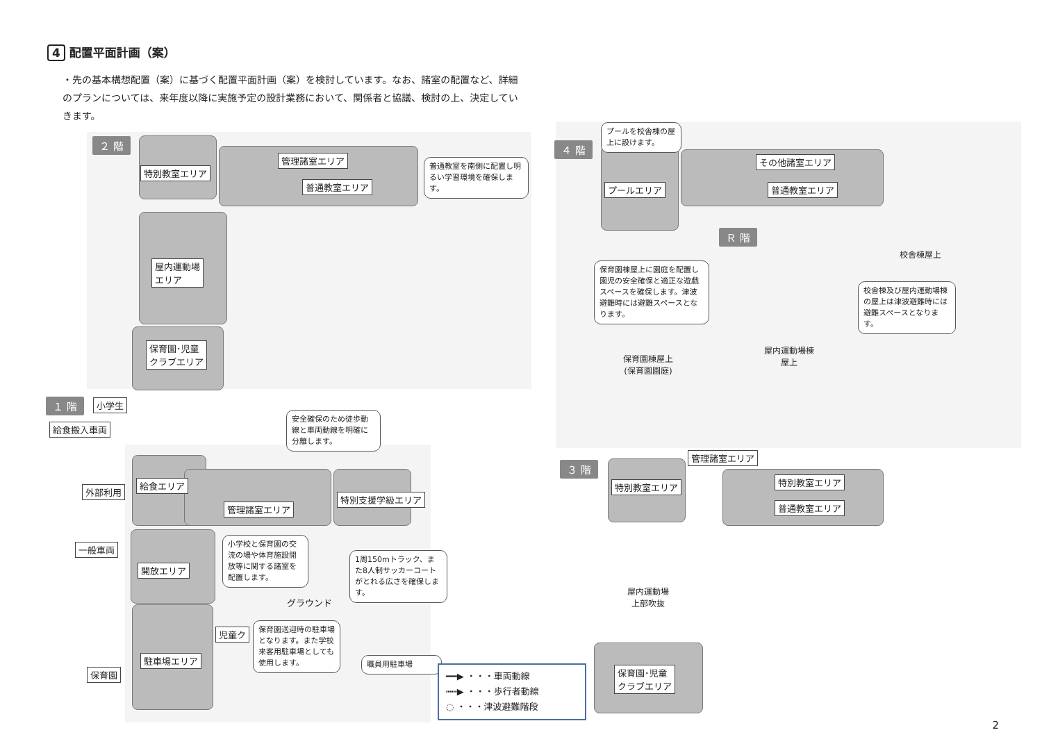4 配置平面計画（案）
・先の基本構想配置（案）に基づく配置平面計画（案）を検討しています。なお、諸室の配置など、詳細のプランについては、来年度以降に実施予定の設計業務において、関係者と協議、検討の上、決定していきます。
２ 階
管理諸室エリア
特別教室エリア
普通教室エリア
普通教室を南側に配置し明るい学習環境を確保します。
屋内運動場
エリア
保育園･児童
クラブエリア
１ 階 小学生
給食搬入車両
安全確保のため徒歩動線と車両動線を明確に分離します。
給食エリア
外部利用
特別支援学級エリア
管理諸室エリア
一般車両
小学校と保育園の交流の場や体育施設開放等に関する諸室を配置します。
1周150mトラック、また8人制サッカーコートがとれる広さを確保します。
開放エリア
グラウンド
児童ク
保育園送迎時の駐車場となります。また学校来客用駐車場としても使用します。
駐車場エリア 職員用駐車場
保育園
━━▶ ・・・車両動線
┅┅▶ ・・・歩行者動線
◌ ・・・津波避難階段
４ 階
プールを校舎棟の屋上に設けます。
その他諸室エリア
プールエリア 普通教室エリア
Ｒ 階
校舎棟屋上
保育園棟屋上に園庭を配置し園児の安全確保と適正な遊戯スペースを確保します。津波避難時には避難スペースとなります。
校舎棟及び屋内運動場棟の屋上は津波避難時には避難スペースとなります。
屋内運動場棟
屋上
保育園棟屋上
(保育園園庭)
３ 階
管理諸室エリア
特別教室エリア
特別教室エリア
普通教室エリア
屋内運動場
上部吹抜
保育園･児童
クラブエリア
2